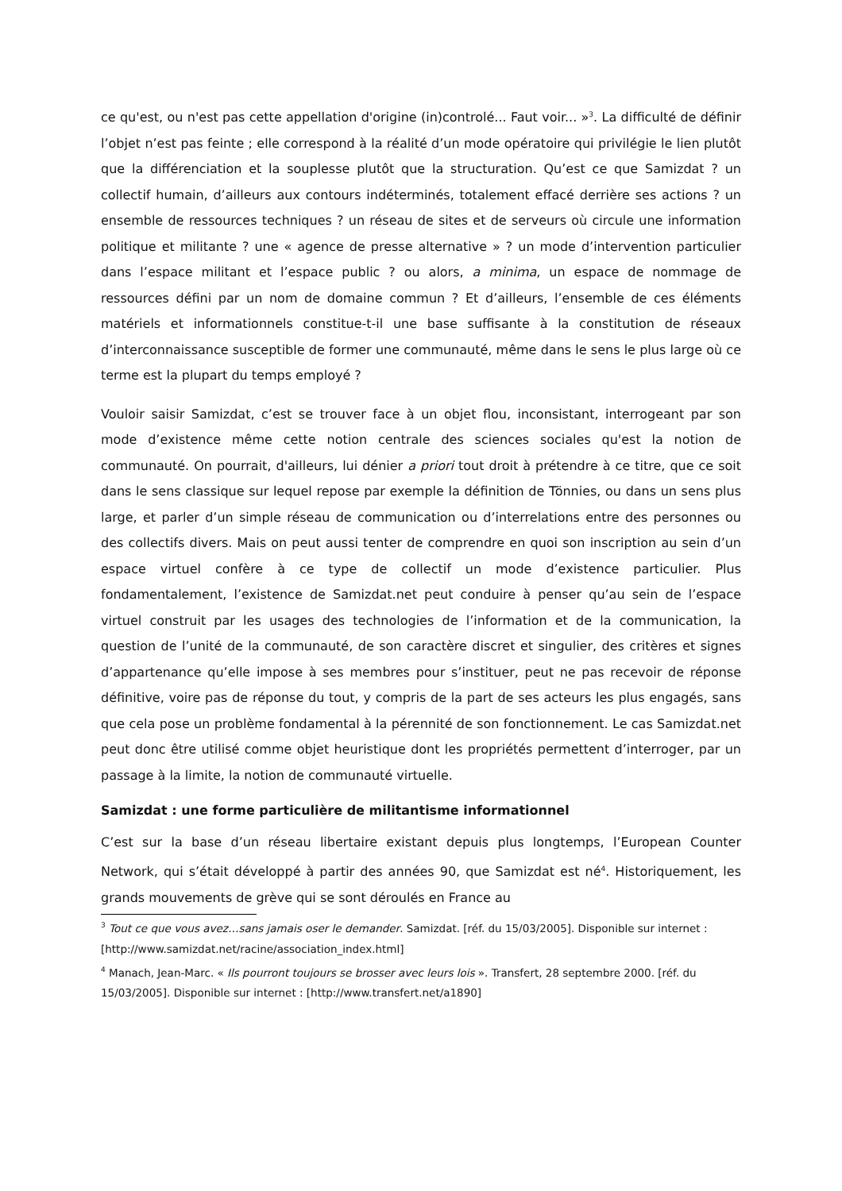ce qu'est, ou n'est pas cette appellation d'origine (in)controlé... Faut voir... »<sup>3</sup>. La difficulté de définir l’objet n’est pas feinte ; elle correspond à la réalité d’un mode opératoire qui privilégie le lien plutôt que la différenciation et la souplesse plutôt que la structuration. Qu’est ce que Samizdat ? un collectif humain, d’ailleurs aux contours indéterminés, totalement effacé derrière ses actions ? un ensemble de ressources techniques ? un réseau de sites et de serveurs où circule une information politique et militante ? une « agence de presse alternative » ? un mode d’intervention particulier dans l’espace militant et l’espace public ? ou alors, a minima, un espace de nommage de ressources défini par un nom de domaine commun ? Et d’ailleurs, l’ensemble de ces éléments matériels et informationnels constitue-t-il une base suffisante à la constitution de réseaux d’interconnaissance susceptible de former une communauté, même dans le sens le plus large où ce terme est la plupart du temps employé ?
Vouloir saisir Samizdat, c’est se trouver face à un objet flou, inconsistant, interrogeant par son mode d’existence même cette notion centrale des sciences sociales qu'est la notion de communauté. On pourrait, d'ailleurs, lui dénier a priori tout droit à prétendre à ce titre, que ce soit dans le sens classique sur lequel repose par exemple la définition de Tönnies, ou dans un sens plus large, et parler d’un simple réseau de communication ou d’interrelations entre des personnes ou des collectifs divers. Mais on peut aussi tenter de comprendre en quoi son inscription au sein d’un espace virtuel confère à ce type de collectif un mode d’existence particulier. Plus fondamentalement, l’existence de Samizdat.net peut conduire à penser qu’au sein de l’espace virtuel construit par les usages des technologies de l’information et de la communication, la question de l’unité de la communauté, de son caractère discret et singulier, des critères et signes d’appartenance qu’elle impose à ses membres pour s’instituer, peut ne pas recevoir de réponse définitive, voire pas de réponse du tout, y compris de la part de ses acteurs les plus engagés, sans que cela pose un problème fondamental à la pérennité de son fonctionnement. Le cas Samizdat.net peut donc être utilisé comme objet heuristique dont les propriétés permettent d’interroger, par un passage à la limite, la notion de communauté virtuelle.
Samizdat : une forme particulière de militantisme informationnel
C’est sur la base d’un réseau libertaire existant depuis plus longtemps, l’European Counter Network, qui s’était développé à partir des années 90, que Samizdat est né<sup>4</sup>. Historiquement, les grands mouvements de grève qui se sont déroulés en France au
<sup>3</sup> Tout ce que vous avez…sans jamais oser le demander. Samizdat. [réf. du 15/03/2005]. Disponible sur internet : [http://www.samizdat.net/racine/association_index.html]
<sup>4</sup> Manach, Jean-Marc. « Ils pourront toujours se brosser avec leurs lois ». Transfert, 28 septembre 2000. [réf. du 15/03/2005]. Disponible sur internet : [http://www.transfert.net/a1890]